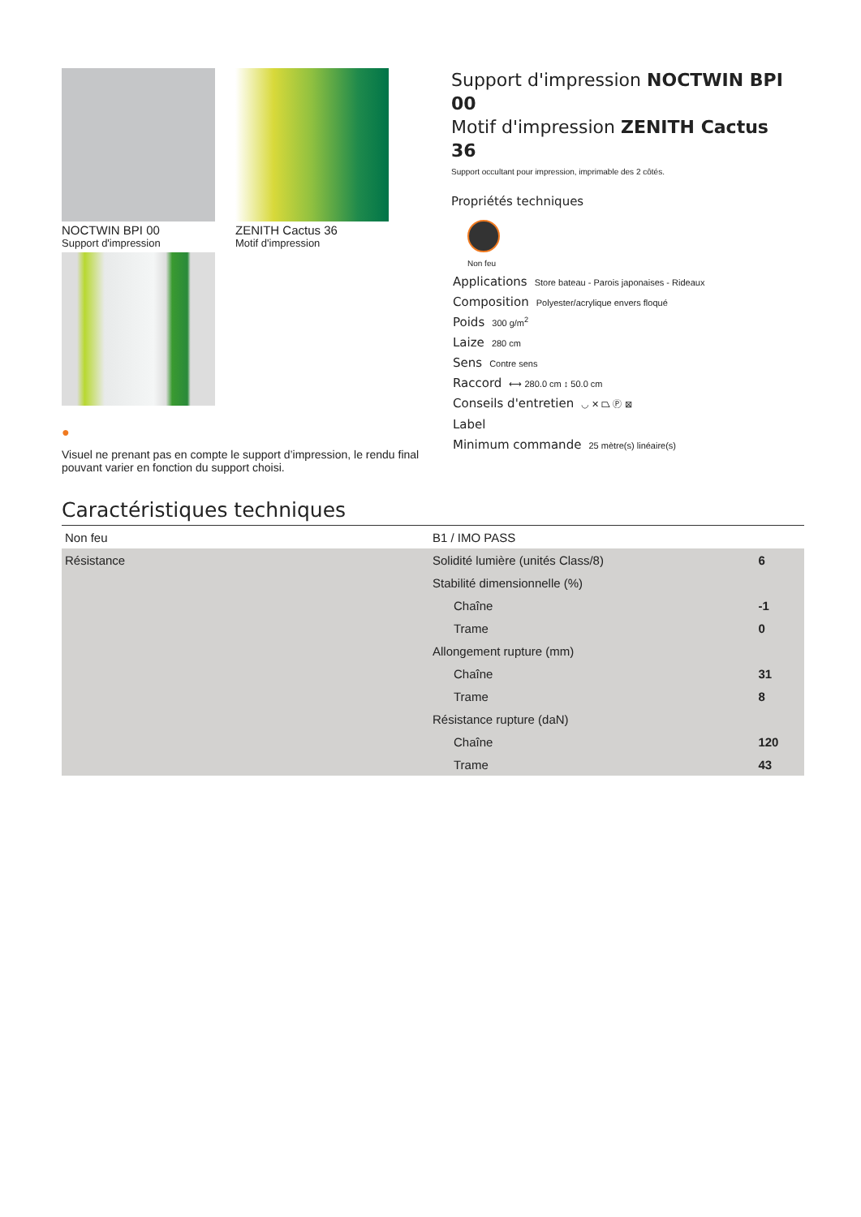NOCTWIN BPI 00
Support d'impression
ZENITH Cactus 36
Motif d'impression
●
Visuel ne prenant pas en compte le support d’impression, le rendu final pouvant varier en fonction du support choisi.
Support d'impression NOCTWIN BPI 00
Motif d'impression ZENITH Cactus 36
Support occultant pour impression, imprimable des 2 côtés.
Propriétés techniques
Non feu
Applications Store bateau - Parois japonaises - Rideaux
Composition Polyester/acrylique envers floqué
Poids 300 g/m<sup>2</sup>
Laize 280 cm
Sens Contre sens
Raccord ⟷ 280.0 cm ↕ 50.0 cm
Conseils d'entretien ◡ ✕ ⏢ Ⓟ ⊠
Label
Minimum commande 25 mètre(s) linéaire(s)
Caractéristiques techniques
| Non feu | B1 / IMO PASS | |
| Résistance | Solidité lumière (unités Class/8) | 6 |
| | Stabilité dimensionnelle (%) | |
| | Chaîne | -1 |
| | Trame | 0 |
| | Allongement rupture (mm) | |
| | Chaîne | 31 |
| | Trame | 8 |
| | Résistance rupture (daN) | |
| | Chaîne | 120 |
| | Trame | 43 |